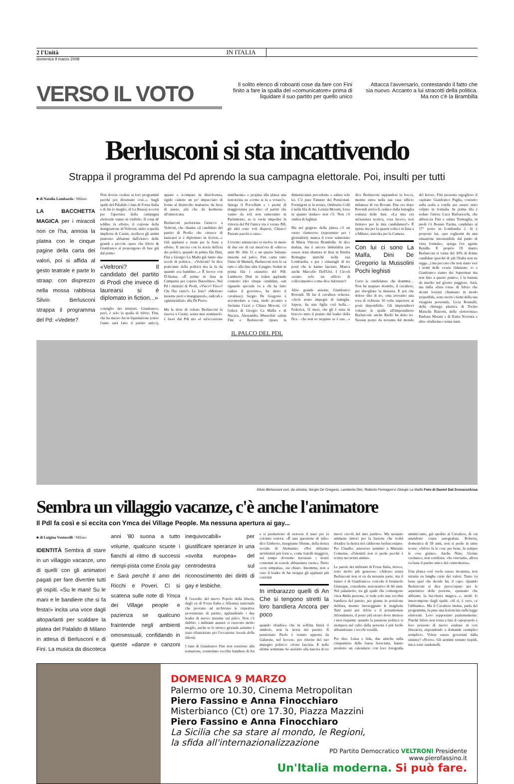2 l'Unità IN ITALIA
domenica 9 marzo 2008
VERSO IL VOTO
Il solito elenco di roboanti cose da fare con Fini finito a fare la spalla del «comunicatore» prima di liquidare il suo partito per quello unico
Attacca l'avversario, contestando il fatto che sia nuovo. Accanto a lui stracotti della politica. Ma non c'è la Brambilla
Berlusconi si sta incattivendo
Strappa il programma del Pd aprendo la sua campagna elettorale. Poi, insulti per tutti
■ di Natalia Lombardo / Milano
LA BACCHETTA MAGICA per i miracoli non ce l'ha, annoia la platea con le cinque pagine della carta dei valori, poi si affida al gesto teatrale e parte lo straap: con disprezzo nella mossa rabbiosa Silvio Berlusconi strappa il programma del Pd: «Vedete?
Non dovete credere ai loro programmi perché poi diventano così..». Sugli spalti del Palalido i fans di Forza Italia e di An (o meglio, di La Russa) accorsi per l'apertura della campagna elettorale vanno in visibilio. Il coup dé teâthre fa effetto, il copione della denigrazione di Veltroni, unito a quella implicita di Casini, risolleva gli animi piuttosto abbattuti dall'elenco delle grandi e piccole opere che Silvio & Gianfranco si propongono di fare già dal primo
«Veltroni? Il candidato del partito di Prodi che invece di laurearsi si è diplomato in fiction...»
consiglio dei ministri. Gianfranco, però, è solo la spalla di Silvio. Fini, che ha messo An in liquidazione (entro l'anno sarà fatto il partito unico), appare e scompare in dissolvenza, rigido cadetto un po' impacciato di fronte al disinvolto mattatore da fiera di paese, più che da kermesse all'americana.
Berlusconi perfeziona l'attacco a Veltroni, che chiama «il candidato del partito di Prodi» che «invece di laurearsi si è diplomato in fiction...» Giù applausi e risate per la frase a effetto. E ancora con la storia dell'eta dei politici, quando in prima fila Dini, Fini e Giorgio La Malfa già fanno due secoli di politica... «Veltroni? Si dice praticante della politica ma la fa da quando era bambino...» È feroce con D'Alema: «È primo in lista in Campania per coprire Bassolino». Nel Pd i ministri di Prodi, «Visco? Fisco? Chi l'ha visto?» Le liste? «Mettono insieme preti e mangiapreti», radicali e «giustizialisti» alla Di Pietro.
Ma la dose di veleno Berlusconi la riserva a Casini, senza mai nominarlo: è fuori dal Pdl ma «è un'eccezione ininfluente» e propina alla platea una lezioncina su «come si fa a votare?». Spiega il Porcellum e i premi di maggioranza per dire: «I partiti che vanno da soli non entreranno in Parlamento, se si vuole impedire la vittoria del Pd l'unica via è votare Pdl, gli altri sono voti dispersi. Chiaro? Passate parola a casa».
L'evento annunciato si risolve in meno di due ore di cui mezz'ora di «disco» anni 80. Alle 11 e un quarto balzano insieme sul palco, Fini canta tutto l'inno di Mameli, Berlusconi non lo sa tutto e alla fine alza il pugno. Seduti in prima fila i «nanetti» del Pdl: Lamberto Dini in loden applaude contento (dei cinque candidati, «un riguardo speciale va a chi ha fatto cadere il governo», ha detto il cavaliere); Sergio De Gregorio è accomodato a casa, siede accanto a Stefania Craxi e Chiara Moroni, c'è l'edera di Giorgio La Malfa e di Nucara, Alessandra Mussolini saluta Fini e Berlusconi ripara la dimenticanza precedente e saluta solo lei. C'è pure Fatuzzo dei Pensionati. Formigoni si fa notare, Ombretta Colli è nella fila di An. Letizia Moratti, forse in quanto sindaco non c'è. Non c'è ombra di leghisti.
Ma nel grigiore della platea c'è un vuoto clamoroso (soprattutto per i giornalisti): manca il rosso salmonato di Maria Vittoria Brambilla. Si dice malata, ma è ancora imbufalita per essere stata sbattuta in lista in Emilia Romagna anziché nella sua Lombardia, e per i rimasugli di tre posti che le hanno lasciato. Manca anche Marcello Dell'Utri. I Circoli «erano solo un ufficio di collocamento» come dice Adornato?
Altro grande assente, Gianfranco Rotondi. Di lui il cavaliere scherza: «Avrà avuto impegni di famiglia. Sapete, ha una figlia così bella...- Federica, 11 mesi, che gli è stata in braccio tutto il pranzo dal leader della Dca - che non so neppure se è sua…» dice Berlusconi tappandosi la bocca, mentre entra nella sua casa ufficio milanese di via Rovani. Due ore dopo Rotondi arriva lì, reduce dalla battaglia romana delle liste. «La mia era un'assenza tecnica, cosa facevo, non firmavo per la mia candidatura?» È irpino ma per la quarta volta è in lista a a Milano, stavolta per la Camera.
Con lui ci sono La Malfa, Dini De Gregorio la Mussolini Pochi leghisti
Certo le candidature che dramma… Non ha neppure dormito, il cavaliere, per sbrogliare la matassa. E poi che dolore dire di no, «ma avevamo una rosa di richieste 10 volte superiore ai posti disponibili». Gli imprenditori voltano le spalle all'imprenditore Berlusconi: anche Riello ha detto no. Nessun pezzo da novanta dal mondo del lavoro. Fini presenta orgoglioso il capitano Gianfranco Paglia, costretto sulla sedia a rotelle per essere stato colpito in Somalia. In prima fila è seduto l'attore Luca Barbareschi, che abbraccia Fini e saluta Tremaglia; in piedi c'è Renato Farina, candidato al 17° posto in Lombardia 2. Si è proposto lui, «per togliermi da una situazione insostenibile dal punto di vista formale», spiega l'ex agente Betulla. E proprio l'8 marzo Berlusconi si vanta del 30% di donne candidate (perché di più l'Italia non ne regge...) ma peccato che non siano veri i nomi delle «varie fidanzate: io e Gianfranco siamo dei Superman ma non fino a questo punto», è la battuta da macho nel giorno peggiore. Sarà, ma dalla «lista rosa» di Silvio che alcuni forzisti chiamano in modo irripetibile, sono usciti i nomi della sua visagista personale, Licia Ronzulli, della chirurga plastica di Torino Mariella Rizzotti, della «letteronza» Barbara Metani e di Katia Noventa e altre «ballerine» senza nani.
IL PALCO DEL PDL
Silvio Berlusconi con, da sinistra, Sergio De Gregorio, Lamberto Dini, Roberto Formigoni e Giorgio La Malfa Foto di Daniel Dal Zennaro/Ansa
Sembra un villaggio vacanze, c'è anche l'animatore
Il Pdl fa così e si eccita con Ymca dei Village People. Ma nessuna apertura ai gay...
■ di Luigina Venturelli / Milano
IDENTITÀ Sembra di stare in un villaggio vacanze, uno di quelli con gli animatori pagati per fare divertire tutti gli ospiti. «Su le mani! Su le mani e le bandiere che si fa festa!» incita una voce dagli altoparlanti per scaldare la platea del Palalido di Milano in attesa di Berlusconi e di Fini. La musica da discoteca anni '80 suona a tutto volume, qualcuno scuote i fianchi al ritmo di successi riempi-pista come Enola gay e Sarà perchè ti amo dei Ricchi e Poveri. Ci si scatena sulle note di Ymca dei Village people e pazienza se qualcuno fraintende negli ambienti omosessuali, confidando in queste «danze e canzoni inequivocabili» per giustificare speranze in una «svolta europea» del centrodestra sul riconoscimento dei diritti di gay e lesbiche.
È l'esordio del nuovo Popolo della libertà, degli ex di Forza Italia e Alleanza nazionale che provano ad archiviare le rispettive provenienze di partito, applaudendo i due leader di nuovo insieme sul palco. Non c'è dubbio: i militanti azzurri ci riescono molto meglio, anche se lo storico giornale aennino è stato ribattezzato per l'occasione Secolo della libertà.
I fans di Gianfranco Fini non resistono alla tentazione, sventolano vecchie bandiere di An e si permettono di storcere il naso per la colonna sonora: «È una questione di stile» dice Umberto, insegnante 50enne, della destra sociale di Alemanno. «Noi abbiamo un'identità più forte e, come fratelli maggiori, nel tempo dovremo travasare i nostri contenuti in scatole abbastanza vuote». Detto «con simpatia», sia chiaro. Insomma, non a caso il leader di An strappa gli applausi più convinti
In imbarazzo quelli di An Che si tengono stretti la loro bandiera Ancora per poco
quando ribadisce che in soffitta finirà il simbolo, non la storia del partito. Il pensionato Paolo è venuto apposta da Galatone, nel leccese, per riferire del suo impegno politico: «Sono fascista. E nelle ultime settimane ho assistito alla nascita di tre nuovi circoli del mio partito». Ma nessuno ammette timori per la fusione che vedrà sbiadire la destra nel calderone berlusconiano. Per Claudio, assessore aennino a Mariano Comense, «l'identità non si perde perchè è scritta nei nostri animi».
Le parole dei militanti di Forza Italia, invece, sono molto più generose: «Adesso senza Berlusconi non si va da nessuna parte, ma il futuro è di Gianfranco» concede il brianzolo Giuseppe, consulente assicurativo di 60 anni. Nel palazzetto, tra gli spalti che contengono circa 4mila persone, si vede solo una vecchia bandiera del partito, per giunta in posizione defilata, mentre furoreggiano le magliette Tutti pazzi per Silvio e il portamonete Silviodanaio, il posto più sicuro dove mettere i tuoi risparmi: quando la passione politica si stempera nel culto della persona è più facile abbandonare i vecchi vessilli.
Per dire: Luisa e Ada, due amiche sulla cinquantina della bassa bresciana, hanno prodotto un calendario con loro fotografia ammiccante, già spedito al Cavaliere, di cui attendono copia autografata. Roberta, domestica di 58 anni, non si perde in tante teorie: «Silvio fa le cose per bene, fa sempre le cose giuste». Anche Nino, 32enne cremasco, non sottilizza: «Se vinciamo, allora va bene il partito unico del centrodestra».
Una platea così vuole essere incantata, non istruita su lunghe carte dei valori. Tanto va bene quel che decide lui, il capo. Quando Berlusconi si dice preoccupato per le aspettative delle persone, «pensano che abbiamo la bacchetta magica...», molti lo interrompono dagli spalti: «Sì sì, è vero, ce l'abbiamo». Ma il Cavaliere insiste, parla del programma, fa pure una lezioncina sulla legge elettorale. Loro sopportano pazientemente. Finchè Silvio non torna a fare il capopopolo e loro possono di nuovo esultare in cori liberatori, rispondendo a domande «semplici semplici». Volete essere governati dalla sinistra? «Nooo». Gli aennini restano tiepidi, mica sono studentelli.
DOMENICA 9 MARZO
Palermo ore 10.30, Cinema Metropolitan
Piero Fassino e Anna Finocchiaro
Misterbianco (Ct) ore 17.30, Piazza Mazzini
Piero Fassino e Anna Finocchiaro
La Sicilia che sa stare al mondo, le Regioni,
la sfida all'internazionalizzazione
PD Partito Democratico VELTRONI Presidente
www.pierofassino.it
Un'Italia moderna. Si può fare.